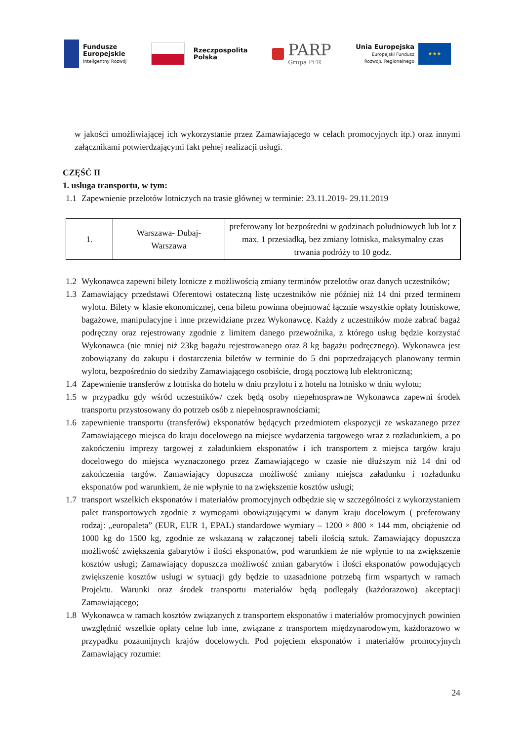Fundusze
Europejskie
Inteligentny Rozwój
Rzeczpospolita
Polska
PARP
Grupa PFR
Unia Europejska
Europejski Fundusz
Rozwoju Regionalnego
★★★
w jakości umożliwiającej ich wykorzystanie przez Zamawiającego w celach promocyjnych itp.) oraz innymi załącznikami potwierdzającymi fakt pełnej realizacji usługi.
CZĘŚĆ II
1. usługa transportu, w tym:
1.1 Zapewnienie przelotów lotniczych na trasie głównej w terminie: 23.11.2019- 29.11.2019
| 1. | Warszawa- Dubaj- Warszawa | preferowany lot bezpośredni w godzinach południowych lub lot z max. 1 przesiadką, bez zmiany lotniska, maksymalny czas trwania podróży to 10 godz. |
1.2 Wykonawca zapewni bilety lotnicze z możliwością zmiany terminów przelotów oraz danych uczestników;
1.3 Zamawiający przedstawi Oferentowi ostateczną listę uczestników nie później niż 14 dni przed terminem wylotu. Bilety w klasie ekonomicznej, cena biletu powinna obejmować łącznie wszystkie opłaty lotniskowe, bagażowe, manipulacyjne i inne przewidziane przez Wykonawcę. Każdy z uczestników może zabrać bagaż podręczny oraz rejestrowany zgodnie z limitem danego przewoźnika, z którego usług będzie korzystać Wykonawca (nie mniej niż 23kg bagażu rejestrowanego oraz 8 kg bagażu podręcznego). Wykonawca jest zobowiązany do zakupu i dostarczenia biletów w terminie do 5 dni poprzedzających planowany termin wylotu, bezpośrednio do siedziby Zamawiającego osobiście, drogą pocztową lub elektroniczną;
1.4 Zapewnienie transferów z lotniska do hotelu w dniu przylotu i z hotelu na lotnisko w dniu wylotu;
1.5 w przypadku gdy wśród uczestników/ czek będą osoby niepełnosprawne Wykonawca zapewni środek transportu przystosowany do potrzeb osób z niepełnosprawnościami;
1.6 zapewnienie transportu (transferów) eksponatów będących przedmiotem ekspozycji ze wskazanego przez Zamawiającego miejsca do kraju docelowego na miejsce wydarzenia targowego wraz z rozładunkiem, a po zakończeniu imprezy targowej z załadunkiem eksponatów i ich transportem z miejsca targów kraju docelowego do miejsca wyznaczonego przez Zamawiającego w czasie nie dłuższym niż 14 dni od zakończenia targów. Zamawiający dopuszcza możliwość zmiany miejsca załadunku i rozładunku eksponatów pod warunkiem, że nie wpłynie to na zwiększenie kosztów usługi;
1.7 transport wszelkich eksponatów i materiałów promocyjnych odbędzie się w szczególności z wykorzystaniem palet transportowych zgodnie z wymogami obowiązującymi w danym kraju docelowym ( preferowany rodzaj: „europaleta” (EUR, EUR 1, EPAL) standardowe wymiary – 1200 × 800 × 144 mm, obciążenie od 1000 kg do 1500 kg, zgodnie ze wskazaną w załączonej tabeli ilością sztuk. Zamawiający dopuszcza możliwość zwiększenia gabarytów i ilości eksponatów, pod warunkiem że nie wpłynie to na zwiększenie kosztów usługi; Zamawiający dopuszcza możliwość zmian gabarytów i ilości eksponatów powodujących zwiększenie kosztów usługi w sytuacji gdy będzie to uzasadnione potrzebą firm wspartych w ramach Projektu. Warunki oraz środek transportu materiałów będą podlegały (każdorazowo) akceptacji Zamawiającego;
1.8 Wykonawca w ramach kosztów związanych z transportem eksponatów i materiałów promocyjnych powinien uwzględnić wszelkie opłaty celne lub inne, związane z transportem międzynarodowym, każdorazowo w przypadku pozaunijnych krajów docelowych. Pod pojęciem eksponatów i materiałów promocyjnych Zamawiający rozumie:
24